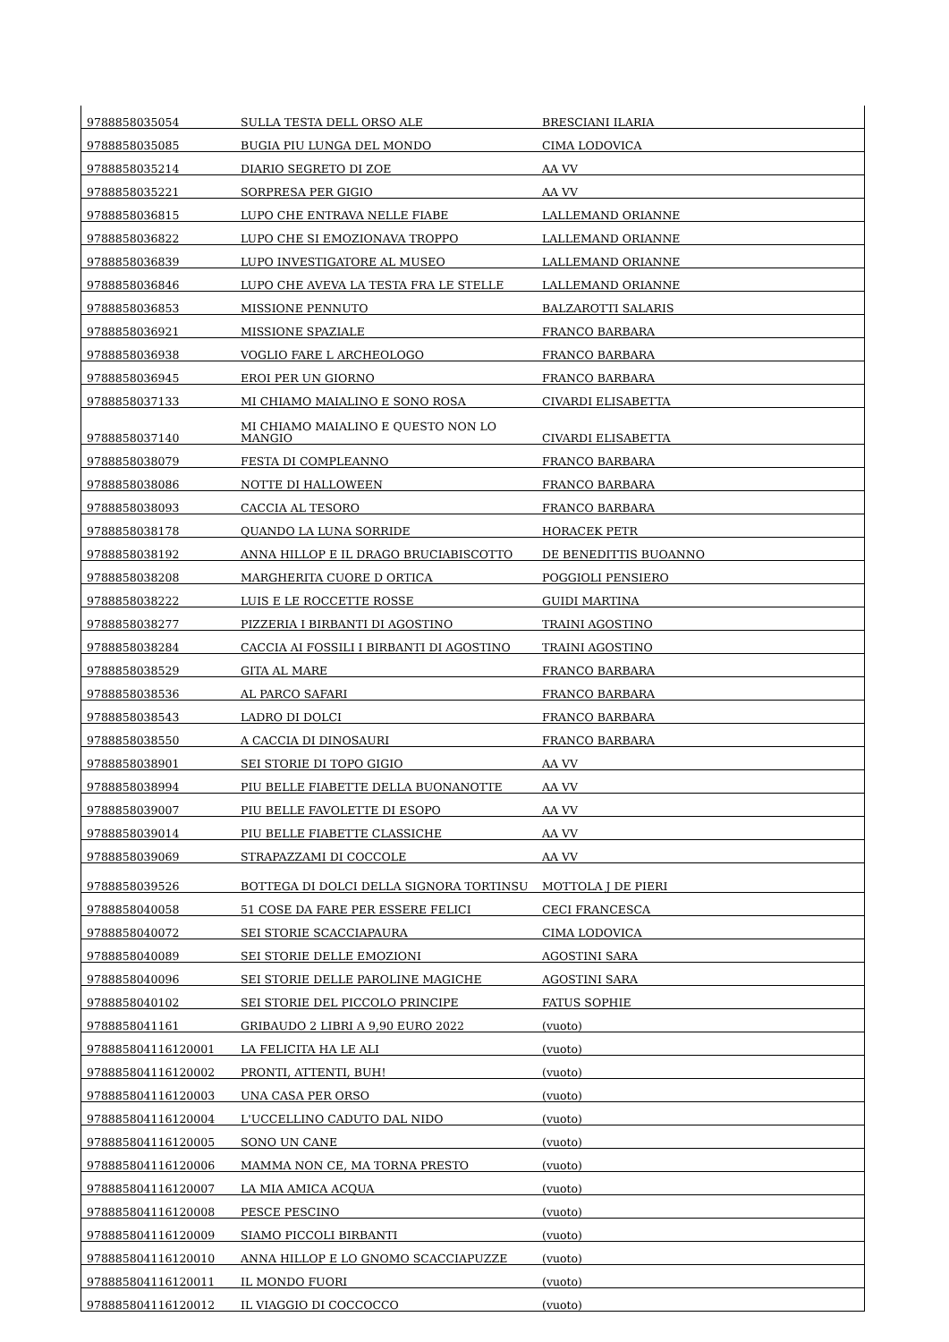| 9788858035054 | SULLA TESTA DELL ORSO ALE | BRESCIANI ILARIA |
| 9788858035085 | BUGIA PIU LUNGA DEL MONDO | CIMA LODOVICA |
| 9788858035214 | DIARIO SEGRETO DI ZOE | AA VV |
| 9788858035221 | SORPRESA PER GIGIO | AA VV |
| 9788858036815 | LUPO CHE ENTRAVA NELLE FIABE | LALLEMAND ORIANNE |
| 9788858036822 | LUPO CHE SI EMOZIONAVA TROPPO | LALLEMAND ORIANNE |
| 9788858036839 | LUPO INVESTIGATORE AL MUSEO | LALLEMAND ORIANNE |
| 9788858036846 | LUPO CHE AVEVA LA TESTA FRA LE STELLE | LALLEMAND ORIANNE |
| 9788858036853 | MISSIONE PENNUTO | BALZAROTTI SALARIS |
| 9788858036921 | MISSIONE SPAZIALE | FRANCO BARBARA |
| 9788858036938 | VOGLIO FARE L ARCHEOLOGO | FRANCO BARBARA |
| 9788858036945 | EROI PER UN GIORNO | FRANCO BARBARA |
| 9788858037133 | MI CHIAMO MAIALINO E SONO ROSA | CIVARDI ELISABETTA |
| 9788858037140 | MI CHIAMO MAIALINO E QUESTO NON LO MANGIO | CIVARDI ELISABETTA |
| 9788858038079 | FESTA DI COMPLEANNO | FRANCO BARBARA |
| 9788858038086 | NOTTE DI HALLOWEEN | FRANCO BARBARA |
| 9788858038093 | CACCIA AL TESORO | FRANCO BARBARA |
| 9788858038178 | QUANDO LA LUNA SORRIDE | HORACEK PETR |
| 9788858038192 | ANNA HILLOP E IL DRAGO BRUCIABISCOTTO | DE BENEDITTIS BUOANNO |
| 9788858038208 | MARGHERITA CUORE D ORTICA | POGGIOLI PENSIERO |
| 9788858038222 | LUIS E LE ROCCETTE ROSSE | GUIDI MARTINA |
| 9788858038277 | PIZZERIA I BIRBANTI DI AGOSTINO | TRAINI AGOSTINO |
| 9788858038284 | CACCIA AI FOSSILI I BIRBANTI DI AGOSTINO | TRAINI AGOSTINO |
| 9788858038529 | GITA AL MARE | FRANCO BARBARA |
| 9788858038536 | AL PARCO SAFARI | FRANCO BARBARA |
| 9788858038543 | LADRO DI DOLCI | FRANCO BARBARA |
| 9788858038550 | A CACCIA DI DINOSAURI | FRANCO BARBARA |
| 9788858038901 | SEI STORIE DI TOPO GIGIO | AA VV |
| 9788858038994 | PIU BELLE FIABETTE DELLA BUONANOTTE | AA VV |
| 9788858039007 | PIU BELLE FAVOLETTE DI ESOPO | AA VV |
| 9788858039014 | PIU BELLE FIABETTE CLASSICHE | AA VV |
| 9788858039069 | STRAPAZZAMI DI COCCOLE | AA VV |
| 9788858039526 | BOTTEGA DI DOLCI DELLA SIGNORA TORTINSU | MOTTOLA J DE PIERI |
| 9788858040058 | 51 COSE DA FARE PER ESSERE FELICI | CECI FRANCESCA |
| 9788858040072 | SEI STORIE SCACCIAPAURA | CIMA LODOVICA |
| 9788858040089 | SEI STORIE DELLE EMOZIONI | AGOSTINI SARA |
| 9788858040096 | SEI STORIE DELLE PAROLINE MAGICHE | AGOSTINI SARA |
| 9788858040102 | SEI STORIE DEL PICCOLO PRINCIPE | FATUS SOPHIE |
| 9788858041161 | GRIBAUDO 2 LIBRI A 9,90 EURO 2022 | (vuoto) |
| 978885804116120001 | LA FELICITA HA LE ALI | (vuoto) |
| 978885804116120002 | PRONTI, ATTENTI, BUH! | (vuoto) |
| 978885804116120003 | UNA CASA PER ORSO | (vuoto) |
| 978885804116120004 | L'UCCELLINO CADUTO DAL NIDO | (vuoto) |
| 978885804116120005 | SONO UN CANE | (vuoto) |
| 978885804116120006 | MAMMA NON CE, MA TORNA PRESTO | (vuoto) |
| 978885804116120007 | LA MIA AMICA ACQUA | (vuoto) |
| 978885804116120008 | PESCE PESCINO | (vuoto) |
| 978885804116120009 | SIAMO PICCOLI BIRBANTI | (vuoto) |
| 978885804116120010 | ANNA HILLOP E LO GNOMO SCACCIAPUZZE | (vuoto) |
| 978885804116120011 | IL MONDO FUORI | (vuoto) |
| 978885804116120012 | IL VIAGGIO DI COCCOCCO | (vuoto) |